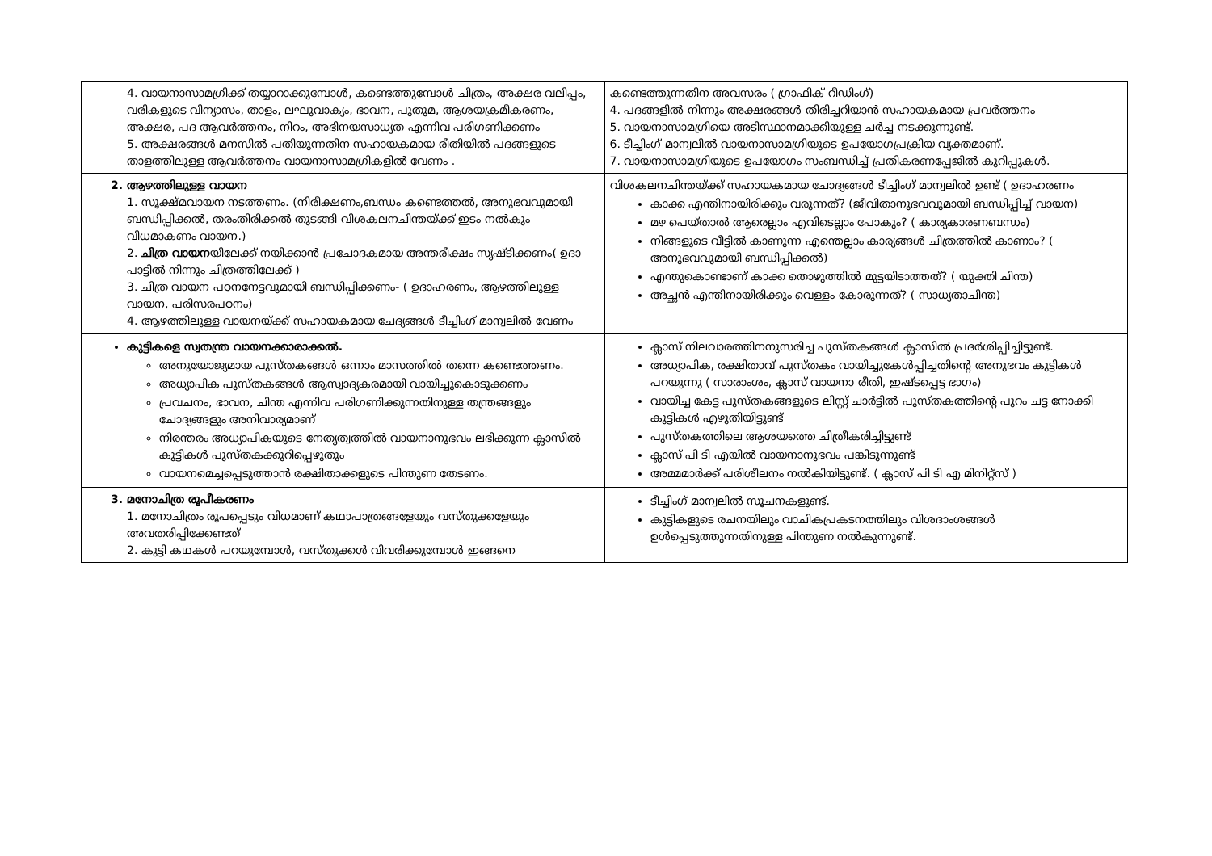| 4. വായനാസാമഗ്രിക്ക് തയ്യാറാക്കുമ്പോൾ, കണ്ടെത്തുമ്പോൾ ചിത്രം, അക്ഷര വലിപ്പം, വരികളുടെ വിന്യാസം, താളം, ലഘുവാക്യം, ഭാവന, പുതുമ, ആശയക്രമീകരണം, അക്ഷര, പദ ആവർത്തനം, നിറം, അഭിനയസാധ്യത എന്നിവ പരിഗണിക്കണം 5. അക്ഷരങ്ങൾ മനസിൽ പതിയുന്നതിന സഹായകമായ രീതിയിൽ പദങ്ങളുടെ താളത്തിലുള്ള ആവർത്തനം വായനാസാമഗ്രികളിൽ വേണം . | കണ്ടെത്തുന്നതിന അവസരം ( ഗ്രാഫിക് റീഡിംഗ്) 4. പദങ്ങളിൽ നിന്നും അക്ഷരങ്ങൾ തിരിച്ചറിയാൻ സഹായകമായ പ്രവർത്തനം 5. വായനാസാമഗ്രിയെ അടിസ്ഥാനമാക്കിയുള്ള ചർച്ച നടക്കുന്നുണ്ട്. 6. ടീച്ചിംഗ് മാന്വലിൽ വായനാസാമഗ്രിയുടെ ഉപയോഗപ്രക്രിയ വ്യക്തമാണ്. 7. വായനാസാമഗ്രിയുടെ ഉപയോഗം സംബന്ധിച്ച് പ്രതികരണപ്പേജിൽ കുറിപ്പുകൾ. |
| 2. ആഴത്തിലുള്ള വായന 1. സൂക്ഷ്മവായന നടത്തണം. (നിരീക്ഷണം,ബന്ധം കണ്ടെത്തൽ, അനുഭവവുമായി ബന്ധിപ്പിക്കൽ, തരംതിരിക്കൽ തുടങ്ങി വിശകലനചിന്തയ്ക്ക് ഇടം നൽകും വിധമാകണം വായന.) 2. ചിത്ര വായന യിലേക്ക് നയിക്കാൻ പ്രചോദകമായ അന്തരീക്ഷം സൃഷ്ടിക്കണം( ഉദാ പാട്ടിൽ നിന്നും ചിത്രത്തിലേക്ക് ) 3. ചിത്ര വായന പഠനനേട്ടവുമായി ബന്ധിപ്പിക്കണം- ( ഉദാഹരണം, ആഴത്തിലുള്ള വായന, പരിസരപഠനം) 4. ആഴത്തിലുള്ള വായനയ്ക്ക് സഹായകമായ ചേദ്യങ്ങൾ ടീച്ചിംഗ് മാന്വലിൽ വേണം | വിശകലനചിന്തയ്ക്ക് സഹായകമായ ചോദ്യങ്ങൾ ടീച്ചിംഗ് മാന്വലിൽ ഉണ്ട് ( ഉദാഹരണം കാക്ക എന്തിനായിരിക്കും വരുന്നത്? (ജീവിതാനുഭവവുമായി ബന്ധിപ്പിച്ച് വായന) മഴ പെയ്താൽ ആരെല്ലാം എവിടെല്ലാം പോകും? ( കാര്യകാരണബന്ധം) നിങ്ങളുടെ വീട്ടിൽ കാണുന്ന എന്തെല്ലാം കാര്യങ്ങൾ ചിത്രത്തിൽ കാണാം? ( അനുഭവവുമായി ബന്ധിപ്പിക്കൽ) എന്തുകൊണ്ടാണ് കാക്ക തൊഴുത്തിൽ മുട്ടയിടാത്തത്? ( യുക്തി ചിന്ത) അച്ഛൻ എന്തിനായിരിക്കും വെള്ളം കോരുന്നത്? ( സാധ്യതാചിന്ത) |
| കുട്ടികളെ സ്വതന്ത്ര വായനക്കാരാക്കൽ. അനുയോജ്യമായ പുസ്തകങ്ങൾ ഒന്നാം മാസത്തിൽ തന്നെ കണ്ടെത്തണം. അധ്യാപിക പുസ്തകങ്ങൾ ആസ്വാദ്യകരമായി വായിച്ചുകൊടുക്കണം പ്രവചനം, ഭാവന, ചിന്ത എന്നിവ പരിഗണിക്കുന്നതിനുള്ള തന്ത്രങ്ങളും ചോദ്യങ്ങളും അനിവാര്യമാണ് നിരന്തരം അധ്യാപികയുടെ നേതൃത്വത്തിൽ വായനാനുഭവം ലഭിക്കുന്ന ക്ലാസിൽ കുട്ടികൾ പുസ്തകക്കുറിപ്പെഴുതും വായനമെച്ചപ്പെടുത്താൻ രക്ഷിതാക്കളുടെ പിന്തുണ തേടണം. | ക്ലാസ് നിലവാരത്തിനനുസരിച്ച പുസ്തകങ്ങൾ ക്ലാസിൽ പ്രദർശിപ്പിച്ചിട്ടുണ്ട്. അധ്യാപിക, രക്ഷിതാവ് പുസ്തകം വായിച്ചുകേൾപ്പിച്ചതിന്റെ അനുഭവം കുട്ടികൾ പറയുന്നു ( സാരാംശം, ക്ലാസ് വായനാ രീതി, ഇഷ്ടപ്പെട്ട ഭാഗം) വായിച്ച കേട്ട പുസ്തകങ്ങളുടെ ലിസ്റ്റ് ചാർട്ടിൽ പുസ്തകത്തിന്റെ പുറം ചട്ട നോക്കി കുട്ടികൾ എഴുതിയിട്ടുണ്ട് പുസ്തകത്തിലെ ആശയത്തെ ചിത്രീകരിച്ചിട്ടുണ്ട് ക്ലാസ് പി ടി എയിൽ വായനാനുഭവം പങ്കിടുന്നുണ്ട് അമ്മമാർക്ക് പരിശീലനം നൽകിയിട്ടുണ്ട്. ( ക്ലാസ് പി ടി എ മിനിറ്റ്സ് ) |
| 3. മനോചിത്ര രൂപീകരണം 1. മനോചിത്രം രൂപപ്പെടും വിധമാണ് കഥാപാത്രങ്ങളേയും വസ്തുക്കളേയും അവതരിപ്പിക്കേണ്ടത് 2. കുട്ടി കഥകൾ പറയുമ്പോൾ, വസ്തുക്കൾ വിവരിക്കുമ്പോൾ ഇങ്ങനെ | ടീച്ചിംഗ് മാന്വലിൽ സൂചനകളുണ്ട്. കുട്ടികളുടെ രചനയിലും വാചികപ്രകടനത്തിലും വിശദാംശങ്ങൾ ഉൾപ്പെടുത്തുന്നതിനുള്ള പിന്തുണ നൽകുന്നുണ്ട്. |